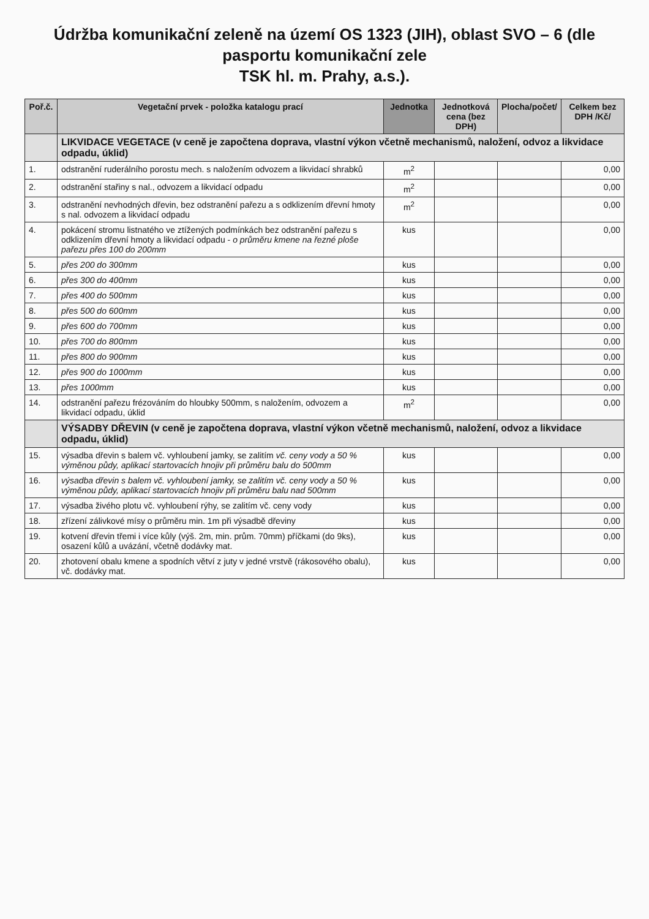Údržba komunikační zeleně na území OS 1323 (JIH), oblast SVO – 6 (dle pasportu komunikační zele
TSK hl. m. Prahy, a.s.).
| Poř.č. | Vegetační prvek - položka katalogu prací | Jednotka | Jednotková cena (bez DPH) | Plocha/počet/ | Celkem bez DPH /Kč/ |
| --- | --- | --- | --- | --- | --- |
| | LIKVIDACE VEGETACE (v ceně je započtena doprava, vlastní výkon včetně mechanismů, naložení, odvoz a likvidace odpadu, úklid) | | | | |
| 1. | odstranění ruderálního porostu mech. s naložením odvozem a likvidací shrabků | m<sup>2</sup> | | | 0,00 |
| 2. | odstranění stařiny s nal., odvozem a likvidací odpadu | m<sup>2</sup> | | | 0,00 |
| 3. | odstranění nevhodných dřevin, bez odstranění pařezu a s odklizením dřevní hmoty s nal. odvozem a likvidací odpadu | m<sup>2</sup> | | | 0,00 |
| 4. | pokácení stromu listnatého ve ztížených podmínkách bez odstranění pařezu s odklizením dřevní hmoty a likvidací odpadu - o průměru kmene na řezné ploše pařezu přes 100 do 200mm | kus | | | 0,00 |
| 5. | přes 200 do 300mm | kus | | | 0,00 |
| 6. | přes 300 do 400mm | kus | | | 0,00 |
| 7. | přes 400 do 500mm | kus | | | 0,00 |
| 8. | přes 500 do 600mm | kus | | | 0,00 |
| 9. | přes 600 do 700mm | kus | | | 0,00 |
| 10. | přes 700 do 800mm | kus | | | 0,00 |
| 11. | přes 800 do 900mm | kus | | | 0,00 |
| 12. | přes 900 do 1000mm | kus | | | 0,00 |
| 13. | přes 1000mm | kus | | | 0,00 |
| 14. | odstranění pařezu frézováním do hloubky 500mm, s naložením, odvozem a likvidací odpadu, úklid | m<sup>2</sup> | | | 0,00 |
| | VÝSADBY DŘEVIN (v ceně je započtena doprava, vlastní výkon včetně mechanismů, naložení, odvoz a likvidace odpadu, úklid) | | | | |
| 15. | výsadba dřevin s balem vč. vyhloubení jamky, se zalitím vč. ceny vody a 50 % výměnou půdy, aplikací startovacích hnojiv při průměru balu do 500mm | kus | | | 0,00 |
| 16. | výsadba dřevin s balem vč. vyhloubení jamky, se zalitím vč. ceny vody a 50 % výměnou půdy, aplikací startovacích hnojiv při průměru balu nad 500mm | kus | | | 0,00 |
| 17. | výsadba živého plotu vč. vyhloubení rýhy, se zalitím vč. ceny vody | kus | | | 0,00 |
| 18. | zřízení zálivkové mísy o průměru min. 1m při výsadbě dřeviny | kus | | | 0,00 |
| 19. | kotvení dřevin třemi i více kůly (výš. 2m, min. prům. 70mm) příčkami (do 9ks), osazení kůlů a uvázání, včetně dodávky mat. | kus | | | 0,00 |
| 20. | zhotovení obalu kmene a spodních větví z juty v jedné vrstvě (rákosového obalu), vč. dodávky mat. | kus | | | 0,00 |